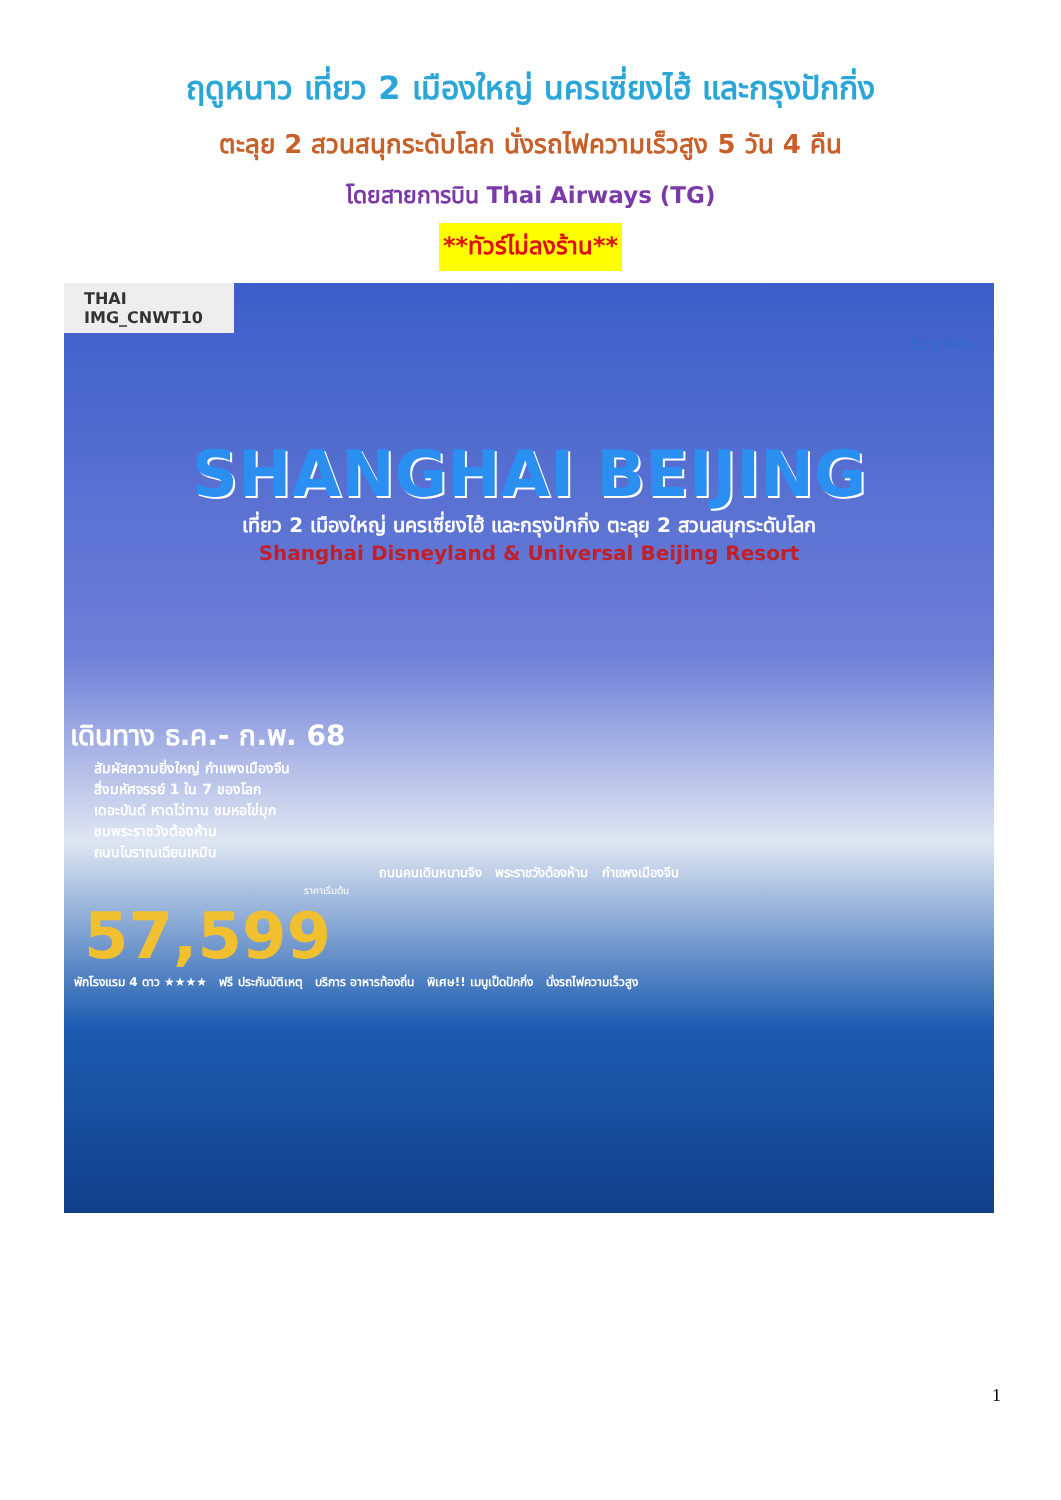ฤดูหนาว เที่ยว 2 เมืองใหญ่ นครเซี่ยงไฮ้ และกรุงปักกิ่ง
ตะลุย 2 สวนสนุกระดับโลก นั่งรถไฟความเร็วสูง 5 วัน 4 คืน
โดยสายการบิน Thai Airways (TG)
**ทัวร์ไม่ลงร้าน**
THAI IMG_CNWT10
5วัน 4คืน
SHANGHAI BEIJING
เที่ยว 2 เมืองใหญ่ นครเซี่ยงไฮ้ และกรุงปักกิ่ง ตะลุย 2 สวนสนุกระดับโลก
Shanghai Disneyland & Universal Beijing Resort
เดินทาง ธ.ค.- ก.พ. 68
สัมผัสความยิ่งใหญ่ กำแพงเมืองจีน
สิ่งมหัศจรรย์ 1 ใน 7 ของโลก
เดอะบันด์ หาดไว่ทาน ชมหอไข่มุก
ชมพระราชวังต้องห้าม
ถนนโบราณเฉียนเหมิน
ถนนคนเดินหนานจิง พระราชวังต้องห้าม กำแพงเมืองจีน
ราคาเริ่มต้น
57,599
พักโรงแรม 4 ดาว ★★★★ ฟรี ประกันบัติเหตุ บริการ อาหารท้องถิ่น พิเศษ!! เมนูเป็ดปักกิ่ง นั่งรถไฟความเร็วสูง
1